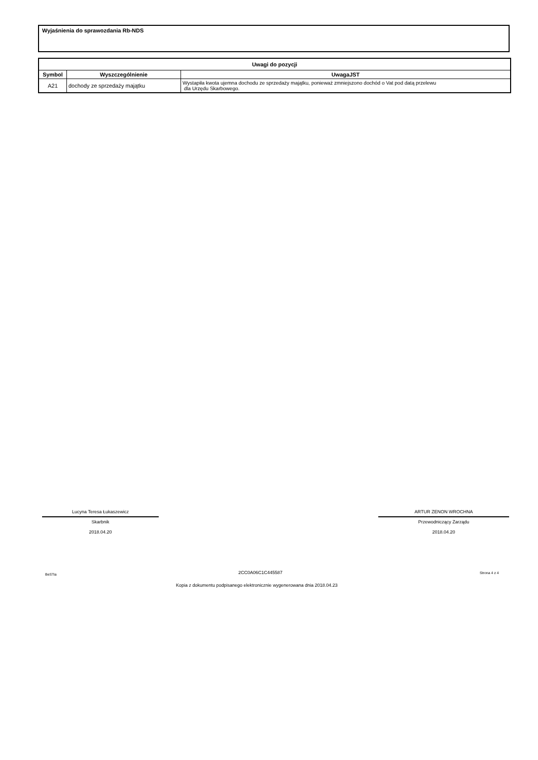Wyjaśnienia do sprawozdania Rb-NDS
| Uwagi do pozycji | | |
| --- | --- | --- |
| Symbol | Wyszczególnienie | UwagaJST |
| A21 | dochody ze sprzedaży majątku | Wystapiła kwota ujemna dochodu ze sprzedaży majątku, ponieważ zmniejszono dochód o Vat pod datą przelewu dla Urzędu Skarbowego. |
Lucyna Teresa Łukaszewicz
Skarbnik
2018.04.20
ARTUR ZENON WROCHNA
Przewodniczący Zarządu
2018.04.20
BeSTia 2CC0A06C1C445587 Strona 4 z 4
Kopia z dokumentu podpisanego elektronicznie wygenerowana dnia 2018.04.23